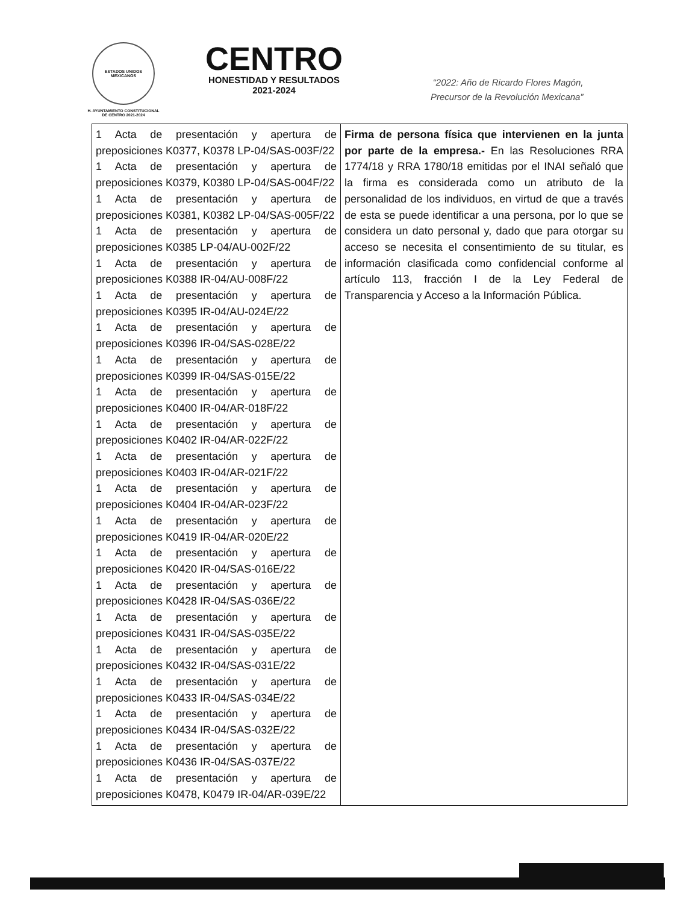ESTADOS UNIDOS MEXICANOS
H. AYUNTAMIENTO CONSTITUCIONAL
DE CENTRO 2021-2024
CENTRO
HONESTIDAD Y RESULTADOS
2021-2024
“2022: Año de Ricardo Flores Magón,
Precursor de la Revolución Mexicana”
| 1 Acta de presentación y apertura de preposiciones K0377, K0378 LP-04/SAS-003F/22 1 Acta de presentación y apertura de preposiciones K0379, K0380 LP-04/SAS-004F/22 1 Acta de presentación y apertura de preposiciones K0381, K0382 LP-04/SAS-005F/22 1 Acta de presentación y apertura de preposiciones K0385 LP-04/AU-002F/22 1 Acta de presentación y apertura de preposiciones K0388 IR-04/AU-008F/22 1 Acta de presentación y apertura de preposiciones K0395 IR-04/AU-024E/22 1 Acta de presentación y apertura de preposiciones K0396 IR-04/SAS-028E/22 1 Acta de presentación y apertura de preposiciones K0399 IR-04/SAS-015E/22 1 Acta de presentación y apertura de preposiciones K0400 IR-04/AR-018F/22 1 Acta de presentación y apertura de preposiciones K0402 IR-04/AR-022F/22 1 Acta de presentación y apertura de preposiciones K0403 IR-04/AR-021F/22 1 Acta de presentación y apertura de preposiciones K0404 IR-04/AR-023F/22 1 Acta de presentación y apertura de preposiciones K0419 IR-04/AR-020E/22 1 Acta de presentación y apertura de preposiciones K0420 IR-04/SAS-016E/22 1 Acta de presentación y apertura de preposiciones K0428 IR-04/SAS-036E/22 1 Acta de presentación y apertura de preposiciones K0431 IR-04/SAS-035E/22 1 Acta de presentación y apertura de preposiciones K0432 IR-04/SAS-031E/22 1 Acta de presentación y apertura de preposiciones K0433 IR-04/SAS-034E/22 1 Acta de presentación y apertura de preposiciones K0434 IR-04/SAS-032E/22 1 Acta de presentación y apertura de preposiciones K0436 IR-04/SAS-037E/22 1 Acta de presentación y apertura de preposiciones K0478, K0479 IR-04/AR-039E/22 | Firma de persona física que intervienen en la junta por parte de la empresa.- En las Resoluciones RRA 1774/18 y RRA 1780/18 emitidas por el INAI señaló que la firma es considerada como un atributo de la personalidad de los individuos, en virtud de que a través de esta se puede identificar a una persona, por lo que se considera un dato personal y, dado que para otorgar su acceso se necesita el consentimiento de su titular, es información clasificada como confidencial conforme al artículo 113, fracción I de la Ley Federal de Transparencia y Acceso a la Información Pública. |